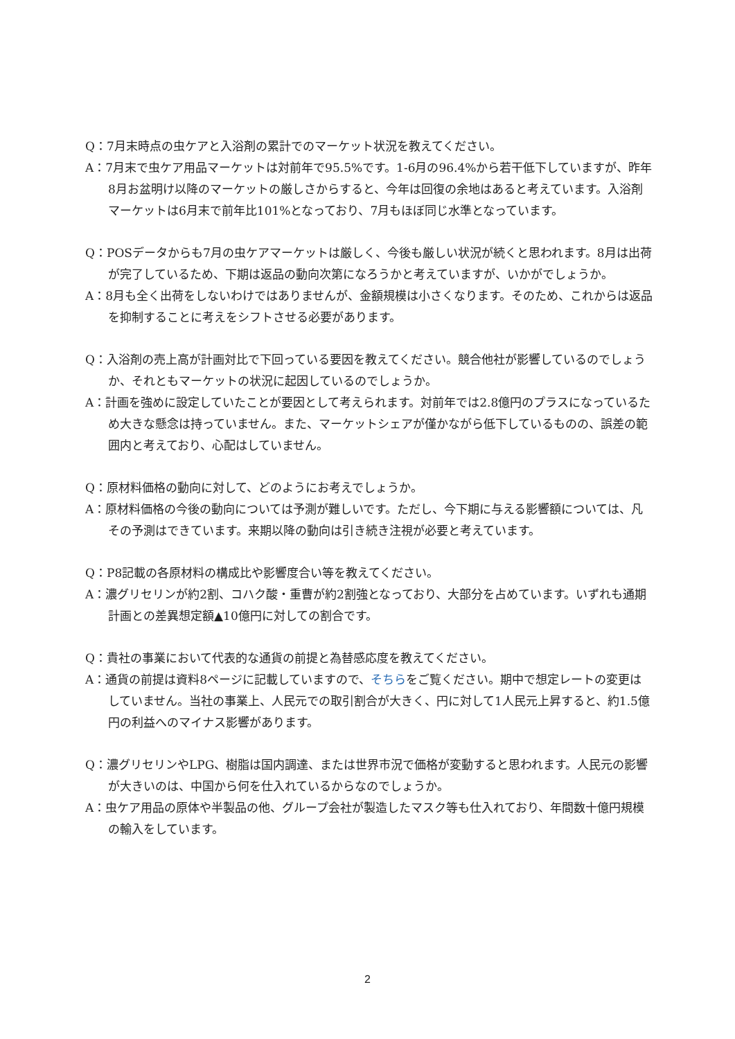Q：7月末時点の虫ケアと入浴剤の累計でのマーケット状況を教えてください。
A：7月末で虫ケア用品マーケットは対前年で95.5%です。1-6月の96.4%から若干低下していますが、昨年8月お盆明け以降のマーケットの厳しさからすると、今年は回復の余地はあると考えています。入浴剤マーケットは6月末で前年比101%となっており、7月もほぼ同じ水準となっています。
Q：POSデータからも7月の虫ケアマーケットは厳しく、今後も厳しい状況が続くと思われます。8月は出荷が完了しているため、下期は返品の動向次第になろうかと考えていますが、いかがでしょうか。
A：8月も全く出荷をしないわけではありませんが、金額規模は小さくなります。そのため、これからは返品を抑制することに考えをシフトさせる必要があります。
Q：入浴剤の売上高が計画対比で下回っている要因を教えてください。競合他社が影響しているのでしょうか、それともマーケットの状況に起因しているのでしょうか。
A：計画を強めに設定していたことが要因として考えられます。対前年では2.8億円のプラスになっているため大きな懸念は持っていません。また、マーケットシェアが僅かながら低下しているものの、誤差の範囲内と考えており、心配はしていません。
Q：原材料価格の動向に対して、どのようにお考えでしょうか。
A：原材料価格の今後の動向については予測が難しいです。ただし、今下期に与える影響額については、凡その予測はできています。来期以降の動向は引き続き注視が必要と考えています。
Q：P8記載の各原材料の構成比や影響度合い等を教えてください。
A：濃グリセリンが約2割、コハク酸・重曹が約2割強となっており、大部分を占めています。いずれも通期計画との差異想定額▲10億円に対しての割合です。
Q：貴社の事業において代表的な通貨の前提と為替感応度を教えてください。
A：通貨の前提は資料8ページに記載していますので、そちらをご覧ください。期中で想定レートの変更はしていません。当社の事業上、人民元での取引割合が大きく、円に対して1人民元上昇すると、約1.5億円の利益へのマイナス影響があります。
Q：濃グリセリンやLPG、樹脂は国内調達、または世界市況で価格が変動すると思われます。人民元の影響が大きいのは、中国から何を仕入れているからなのでしょうか。
A：虫ケア用品の原体や半製品の他、グループ会社が製造したマスク等も仕入れており、年間数十億円規模の輸入をしています。
2